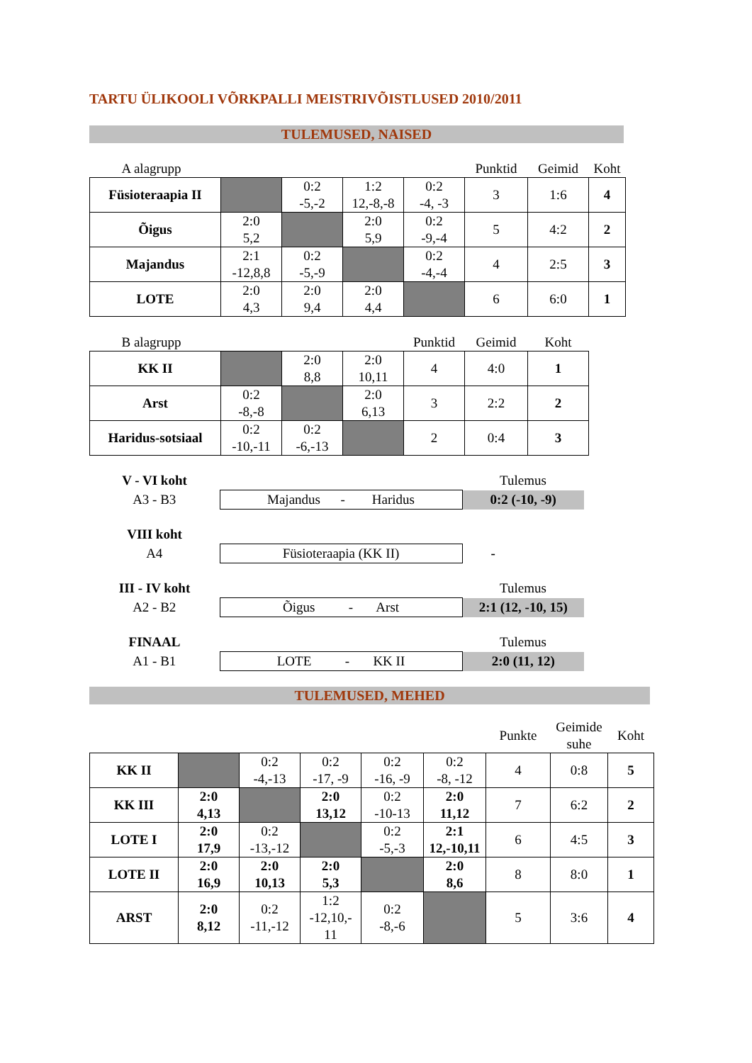TARTU ÜLIKOOLI VÕRKPALLI MEISTRIVÕISTLUSED 2010/2011
TULEMUSED, NAISED
| A alagrupp | | | | | Punktid | Geimid | Koht |
| Füsioteraapia II | | 0:2 -5,-2 | 1:2 12,-8,-8 | 0:2 -4, -3 | 3 | 1:6 | 4 |
| Õigus | 2:0 5,2 | | 2:0 5,9 | 0:2 -9,-4 | 5 | 4:2 | 2 |
| Majandus | 2:1 -12,8,8 | 0:2 -5,-9 | | 0:2 -4,-4 | 4 | 2:5 | 3 |
| LOTE | 2:0 4,3 | 2:0 9,4 | 2:0 4,4 | | 6 | 6:0 | 1 |
| B alagrupp | | | | Punktid | Geimid | Koht |
| KK II | | 2:0 8,8 | 2:0 10,11 | 4 | 4:0 | 1 |
| Arst | 0:2 -8,-8 | | 2:0 6,13 | 3 | 2:2 | 2 |
| Haridus-sotsiaal | 0:2 -10,-11 | 0:2 -6,-13 | | 2 | 0:4 | 3 |
| V - VI koht | | Tulemus |
| A3 - B3 | Majandus - Haridus | 0:2 (-10, -9) |
| VIII koht | | |
| A4 | Füsioteraapia (KK II) | - |
| III - IV koht | | Tulemus |
| A2 - B2 | Õigus - Arst | 2:1 (12, -10, 15) |
| FINAAL | | Tulemus |
| A1 - B1 | LOTE - KK II | 2:0 (11, 12) |
TULEMUSED, MEHED
| | | | | | | Punkte | Geimide suhe | Koht |
| KK II | | 0:2 -4,-13 | 0:2 -17, -9 | 0:2 -16, -9 | 0:2 -8, -12 | 4 | 0:8 | 5 |
| KK III | 2:0 4,13 | | 2:0 13,12 | 0:2 -10-13 | 2:0 11,12 | 7 | 6:2 | 2 |
| LOTE I | 2:0 17,9 | 0:2 -13,-12 | | 0:2 -5,-3 | 2:1 12,-10,11 | 6 | 4:5 | 3 |
| LOTE II | 2:0 16,9 | 2:0 10,13 | 2:0 5,3 | | 2:0 8,6 | 8 | 8:0 | 1 |
| ARST | 2:0 8,12 | 0:2 -11,-12 | 1:2 -12,10,- 11 | 0:2 -8,-6 | | 5 | 3:6 | 4 |